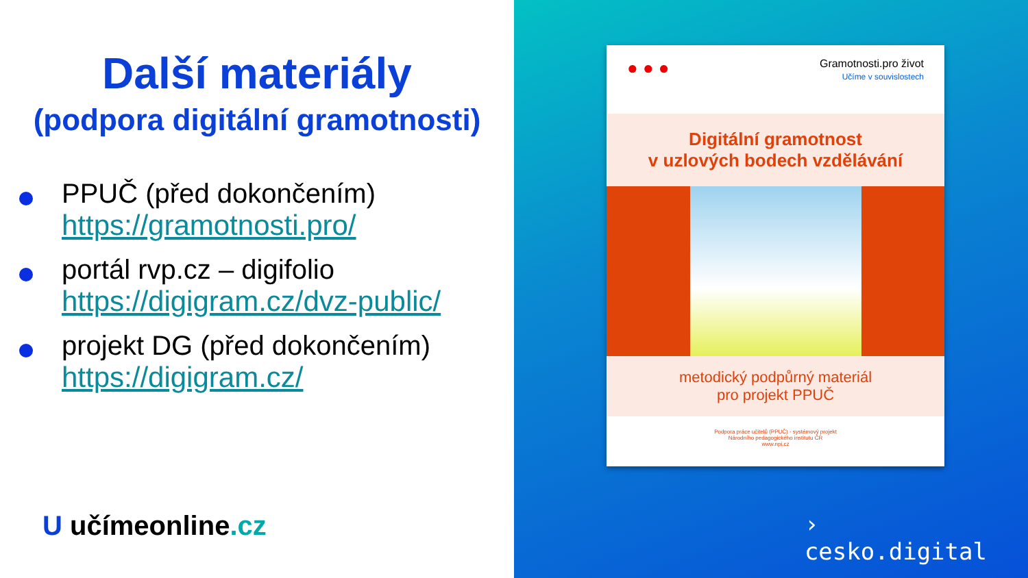Další materiály
(podpora digitální gramotnosti)
PPUČ (před dokončením)
https://gramotnosti.pro/
portál rvp.cz – digifolio
https://digigram.cz/dvz-public/
projekt DG (před dokončením)
https://digigram.cz/
U učímeonline.cz
● ● ●
Gramotnosti.pro život
Učíme v souvislostech
Digitální gramotnost
v uzlových bodech vzdělávání
metodický podpůrný materiál
pro projekt PPUČ
Podpora práce učitelů (PPUČ) - systémový projekt
Národního pedagogického institutu ČR
www.npi.cz
›
cesko.digital